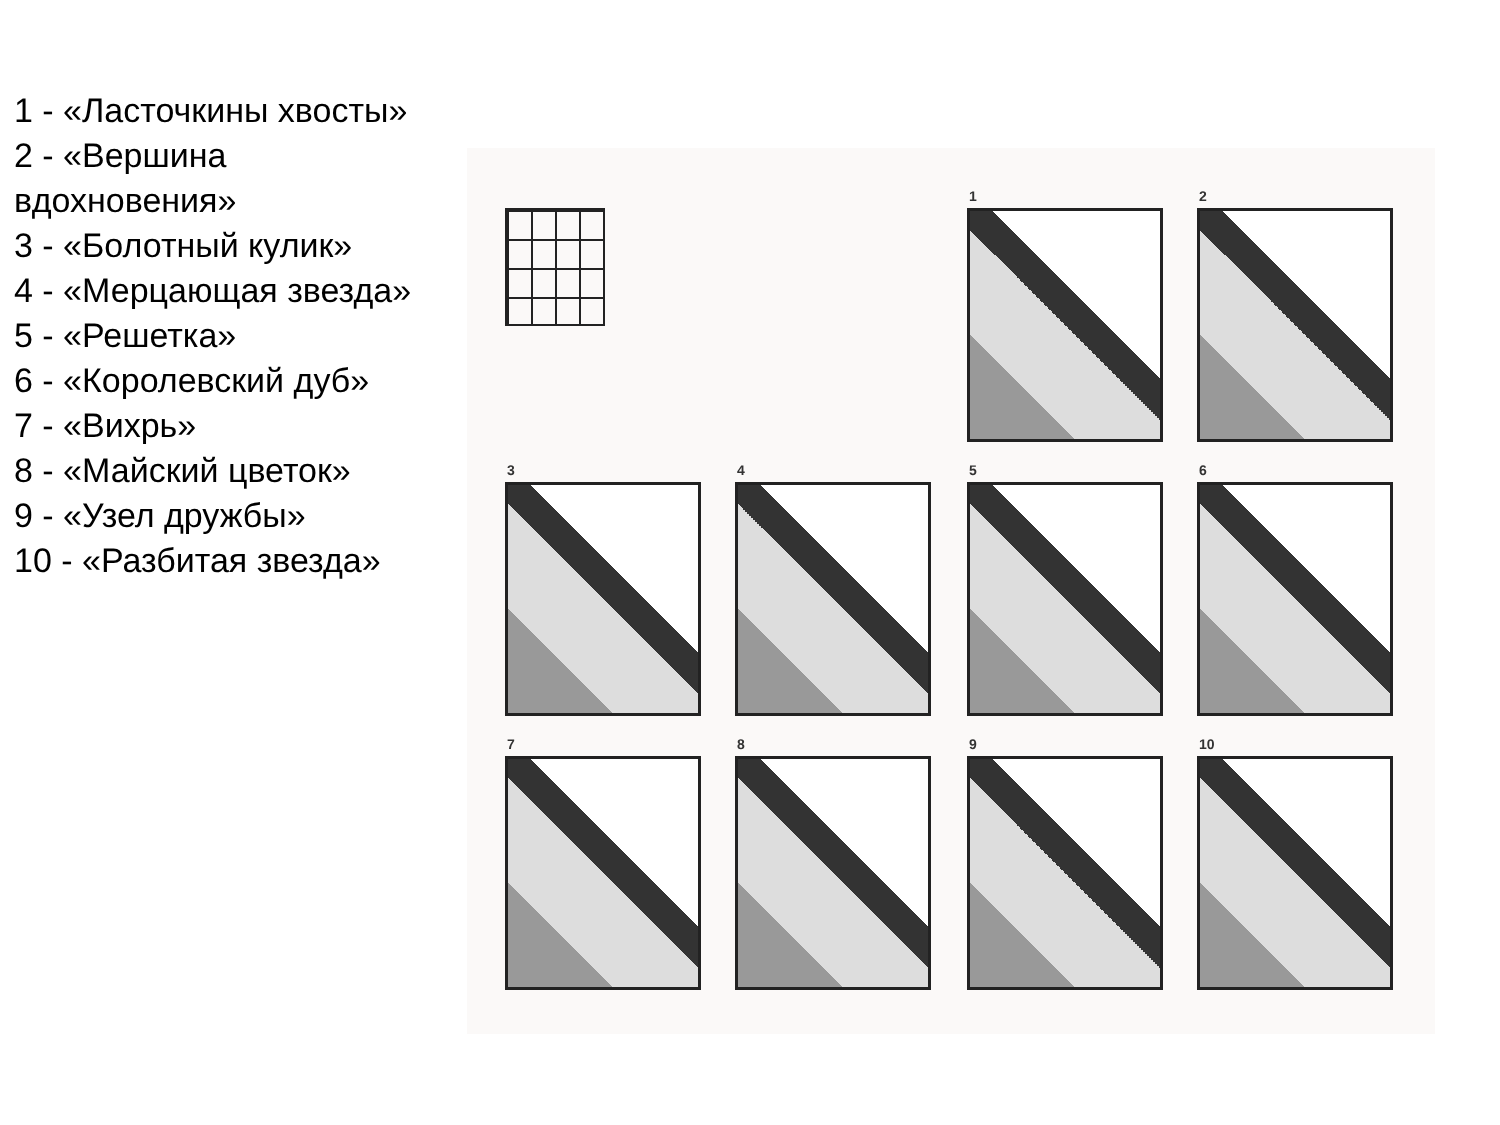1 - «Ласточкины хвосты»
2 - «Вершина вдохновения»
3 - «Болотный кулик»
4 - «Мерцающая звезда»
5 - «Решетка»
6 - «Королевский дуб»
7 - «Вихрь»
8 - «Майский цветок»
9 - «Узел дружбы»
10 - «Разбитая звезда»
1 2
3 4 5 6
7 8 9 10